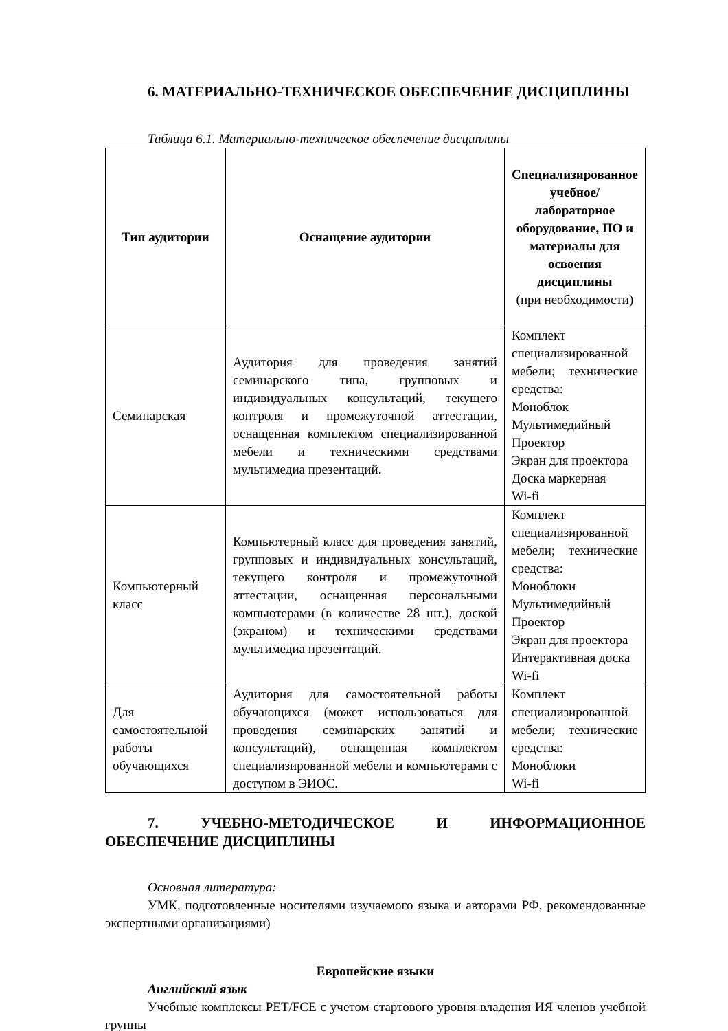6. МАТЕРИАЛЬНО-ТЕХНИЧЕСКОЕ ОБЕСПЕЧЕНИЕ ДИСЦИПЛИНЫ
Таблица 6.1. Материально-техническое обеспечение дисциплины
| Тип аудитории | Оснащение аудитории | Специализированное учебное/лабораторное оборудование, ПО и материалы для освоения дисциплины (при необходимости) |
| --- | --- | --- |
| Семинарская | Аудитория для проведения занятий семинарского типа, групповых и индивидуальных консультаций, текущего контроля и промежуточной аттестации, оснащенная комплектом специализированной мебели и техническими средствами мультимедиа презентаций. | Комплект специализированной мебели; технические средства: Моноблок Мультимедийный Проектор Экран для проектора Доска маркерная Wi-fi |
| Компьютерный класс | Компьютерный класс для проведения занятий, групповых и индивидуальных консультаций, текущего контроля и промежуточной аттестации, оснащенная персональными компьютерами (в количестве 28 шт.), доской (экраном) и техническими средствами мультимедиа презентаций. | Комплект специализированной мебели; технические средства: Моноблоки Мультимедийный Проектор Экран для проектора Интерактивная доска Wi-fi |
| Для самостоятельной работы обучающихся | Аудитория для самостоятельной работы обучающихся (может использоваться для проведения семинарских занятий и консультаций), оснащенная комплектом специализированной мебели и компьютерами с доступом в ЭИОС. | Комплект специализированной мебели; технические средства: Моноблоки Wi-fi |
7. УЧЕБНО-МЕТОДИЧЕСКОЕ И ИНФОРМАЦИОННОЕ ОБЕСПЕЧЕНИЕ ДИСЦИПЛИНЫ
Основная литература:
УМК, подготовленные носителями изучаемого языка и авторами РФ, рекомендованные экспертными организациями)
Европейские языки
Английский язык
Учебные комплексы PET/FCE с учетом стартового уровня владения ИЯ членов учебной группы